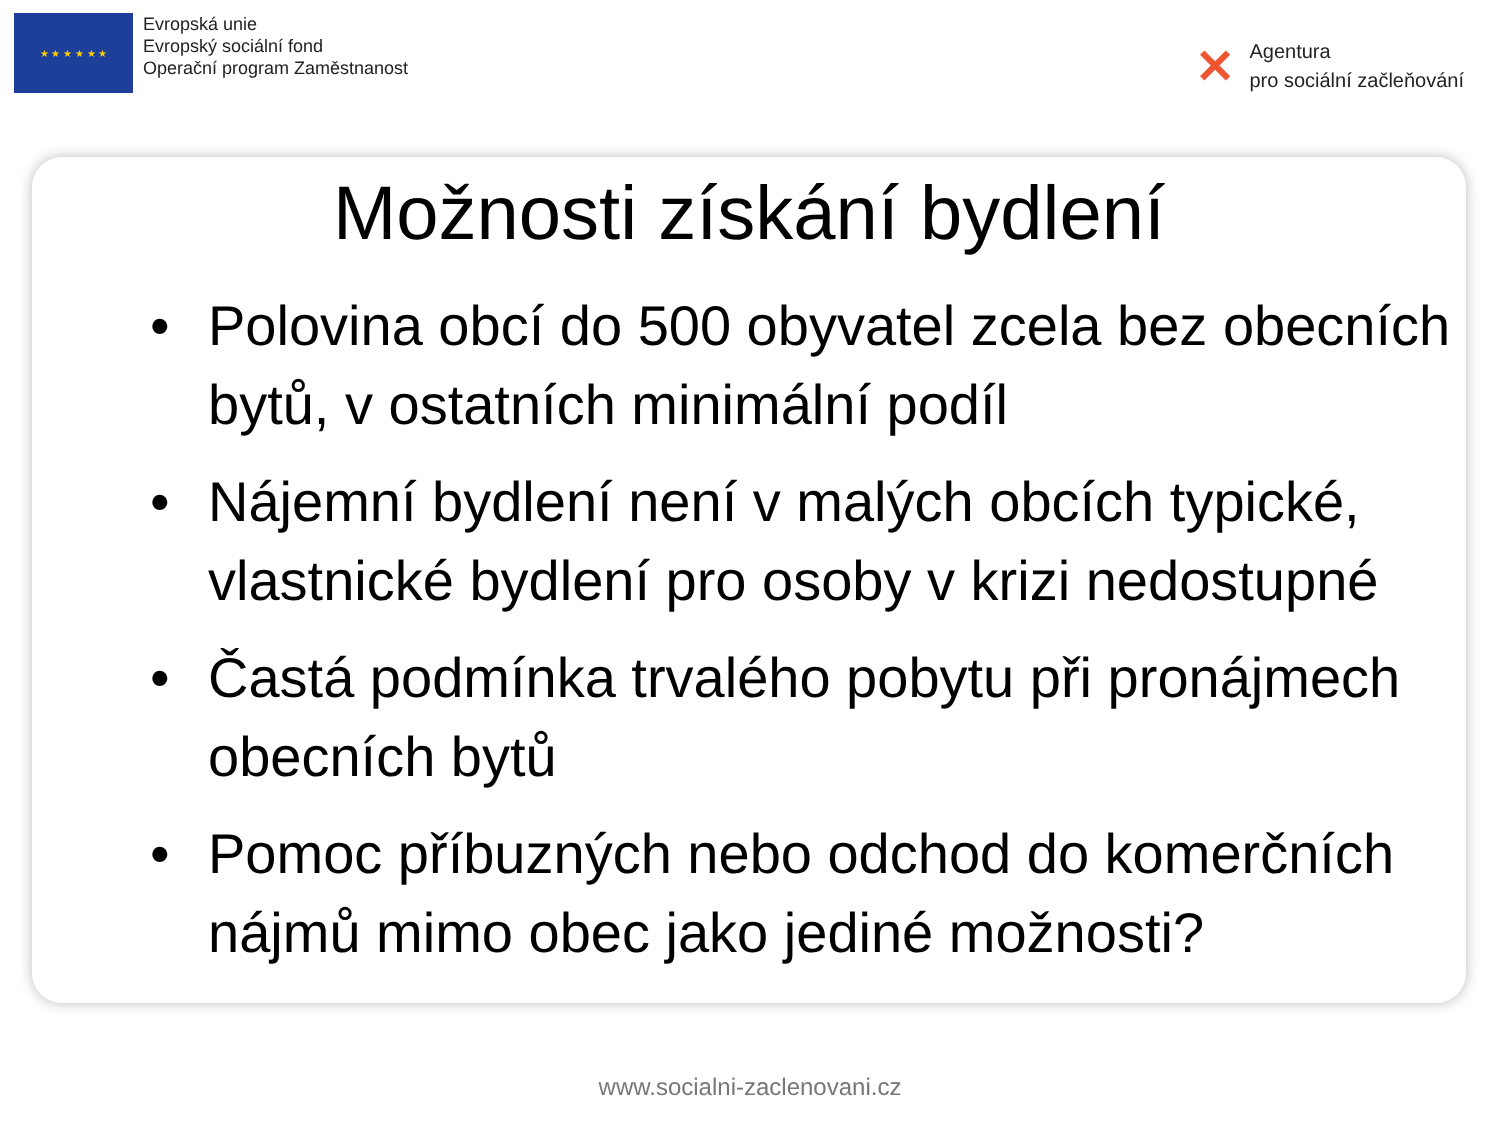★ ★ ★ ★ ★ ★
Evropská unie
Evropský sociální fond
Operační program Zaměstnanost
✕
Agentura
pro sociální začleňování
Možnosti získání bydlení
• Polovina obcí do 500 obyvatel zcela bez obecních bytů, v ostatních minimální podíl
• Nájemní bydlení není v malých obcích typické, vlastnické bydlení pro osoby v krizi nedostupné
• Častá podmínka trvalého pobytu při pronájmech obecních bytů
• Pomoc příbuzných nebo odchod do komerčních nájmů mimo obec jako jediné možnosti?
www.socialni-zaclenovani.cz